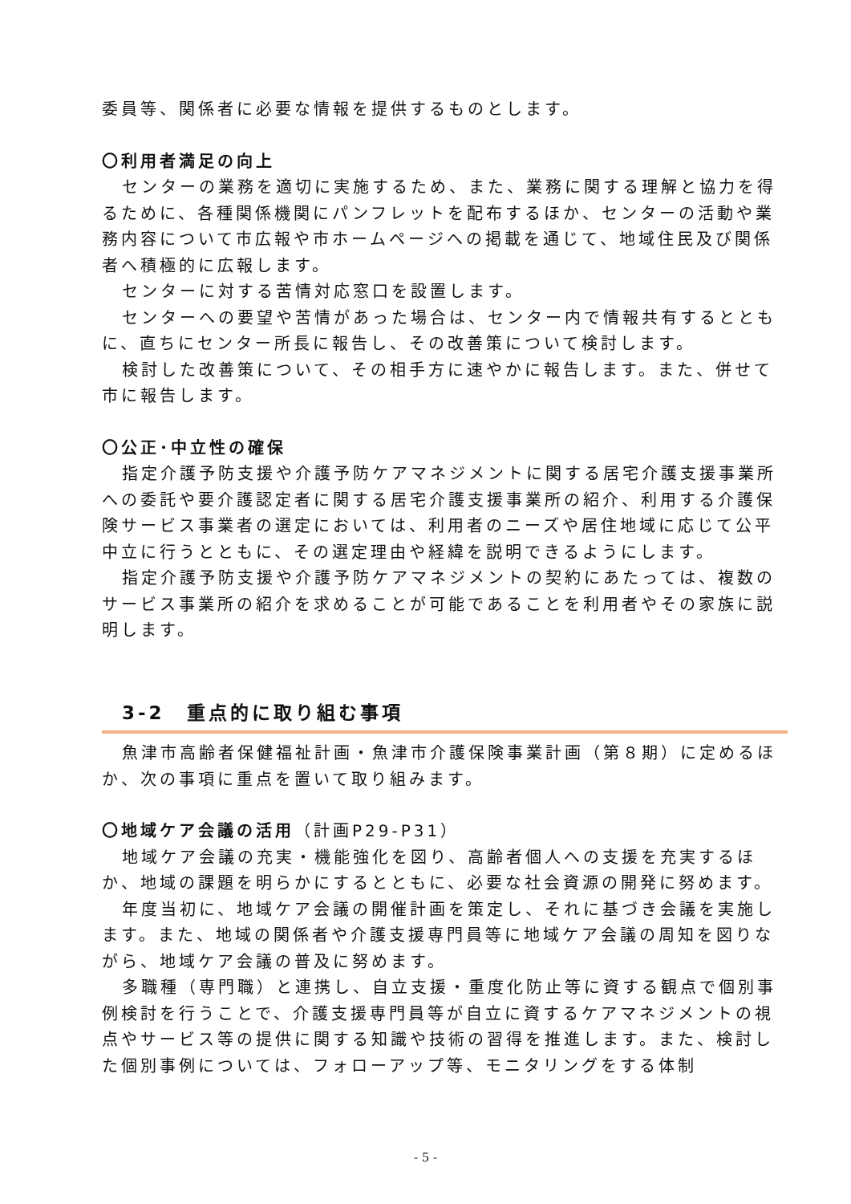委員等、関係者に必要な情報を提供するものとします。
〇利用者満足の向上
センターの業務を適切に実施するため、また、業務に関する理解と協力を得るために、各種関係機関にパンフレットを配布するほか、センターの活動や業務内容について市広報や市ホームページへの掲載を通じて、地域住民及び関係者へ積極的に広報します。
センターに対する苦情対応窓口を設置します。
センターへの要望や苦情があった場合は、センター内で情報共有するとともに、直ちにセンター所長に報告し、その改善策について検討します。
検討した改善策について、その相手方に速やかに報告します。また、併せて市に報告します。
〇公正･中立性の確保
指定介護予防支援や介護予防ケアマネジメントに関する居宅介護支援事業所への委託や要介護認定者に関する居宅介護支援事業所の紹介、利用する介護保険サービス事業者の選定においては、利用者のニーズや居住地域に応じて公平中立に行うとともに、その選定理由や経緯を説明できるようにします。
指定介護予防支援や介護予防ケアマネジメントの契約にあたっては、複数のサービス事業所の紹介を求めることが可能であることを利用者やその家族に説明します。
3-2　重点的に取り組む事項
魚津市高齢者保健福祉計画・魚津市介護保険事業計画（第８期）に定めるほか、次の事項に重点を置いて取り組みます。
〇地域ケア会議の活用（計画P29-P31）
地域ケア会議の充実・機能強化を図り、高齢者個人への支援を充実するほか、地域の課題を明らかにするとともに、必要な社会資源の開発に努めます。
年度当初に、地域ケア会議の開催計画を策定し、それに基づき会議を実施します。また、地域の関係者や介護支援専門員等に地域ケア会議の周知を図りながら、地域ケア会議の普及に努めます。
多職種（専門職）と連携し、自立支援・重度化防止等に資する観点で個別事例検討を行うことで、介護支援専門員等が自立に資するケアマネジメントの視点やサービス等の提供に関する知識や技術の習得を推進します。また、検討した個別事例については、フォローアップ等、モニタリングをする体制
- 5 -